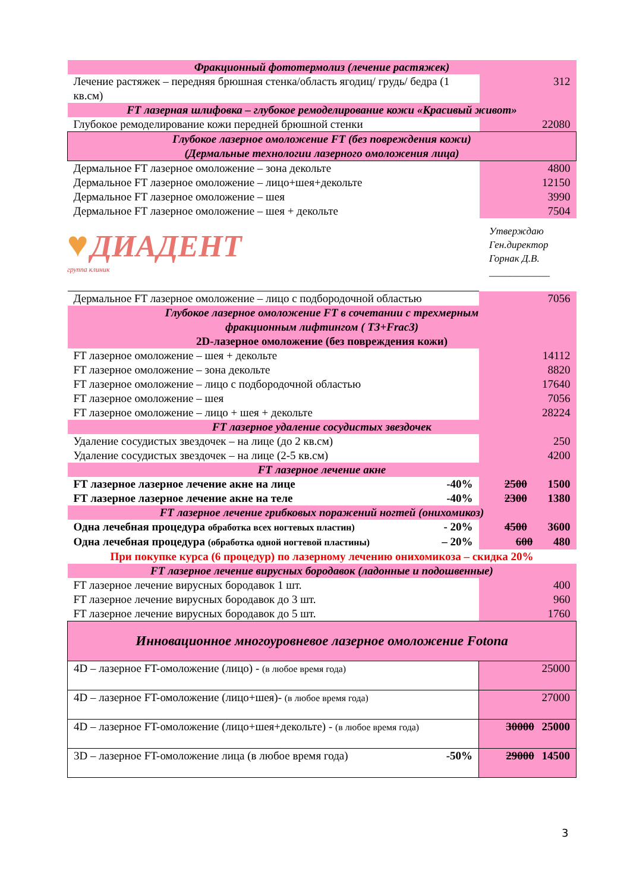| Фракционный фототермолиз (лечение растяжек) | |
| Лечение растяжек – передняя брюшная стенка/область ягодиц/ грудь/ бедра (1 кв.см) | 312 |
| FT лазерная шлифовка – глубокое ремоделирование кожи «Красивый живот» | |
| Глубокое ремоделирование кожи передней брюшной стенки | 22080 |
| Глубокое лазерное омоложение FT (без повреждения кожи) (Дермальные технологии лазерного омоложения лица) | |
| Дермальное FT лазерное омоложение – зона декольте | 4800 |
| Дермальное FT лазерное омоложение – лицо+шея+декольте | 12150 |
| Дермальное FT лазерное омоложение – шея | 3990 |
| Дермальное FT лазерное омоложение – шея + декольте | 7504 |
♥ ДИАДЕНТ
группа клиник
Утверждаю
Ген.директор
Горнак Д.В.
____________
| Дермальное FT лазерное омоложение – лицо с подбородочной областью | 7056 |
| Глубокое лазерное омоложение FT в сочетании с трехмерным фракционным лифтингом ( T3+Frac3) 2D-лазерное омоложение (без повреждения кожи) | |
| FT лазерное омоложение – шея + декольте | 14112 |
| FT лазерное омоложение – зона декольте | 8820 |
| FT лазерное омоложение – лицо с подбородочной областью | 17640 |
| FT лазерное омоложение – шея | 7056 |
| FT лазерное омоложение – лицо + шея + декольте | 28224 |
| FT лазерное удаление сосудистых звездочек | |
| Удаление сосудистых звездочек – на лице (до 2 кв.см) | 250 |
| Удаление сосудистых звездочек – на лице (2-5 кв.см) | 4200 |
| FT лазерное лечение акне | |
| FT лазерное лазерное лечение акне на лице -40% | 2500 1500 |
| FT лазерное лазерное лечение акне на теле -40% | 2300 1380 |
| FT лазерное лечение грибковых поражений ногтей (онихомикоз) | |
| Одна лечебная процедура обработка всех ногтевых пластин) - 20% | 4500 3600 |
| Одна лечебная процедура (обработка одной ногтевой пластины) – 20% | 600 480 |
| При покупке курса (6 процедур) по лазерному лечению онихомикоза – скидка 20% | |
| FT лазерное лечение вирусных бородавок (ладонные и подошвенные) | |
| FT лазерное лечение вирусных бородавок 1 шт. | 400 |
| FT лазерное лечение вирусных бородавок до 3 шт. | 960 |
| FT лазерное лечение вирусных бородавок до 5 шт. | 1760 |
| Инновационное многоуровневое лазерное омоложение Fotona | |
| 4D – лазерное FT-омоложение (лицо) - (в любое время года) | 25000 |
| 4D – лазерное FT-омоложение (лицо+шея)- (в любое время года) | 27000 |
| 4D – лазерное FT-омоложение (лицо+шея+декольте) - (в любое время года) | 30000 25000 |
| 3D – лазерное FT-омоложение лица (в любое время года) -50% | 29000 14500 |
3